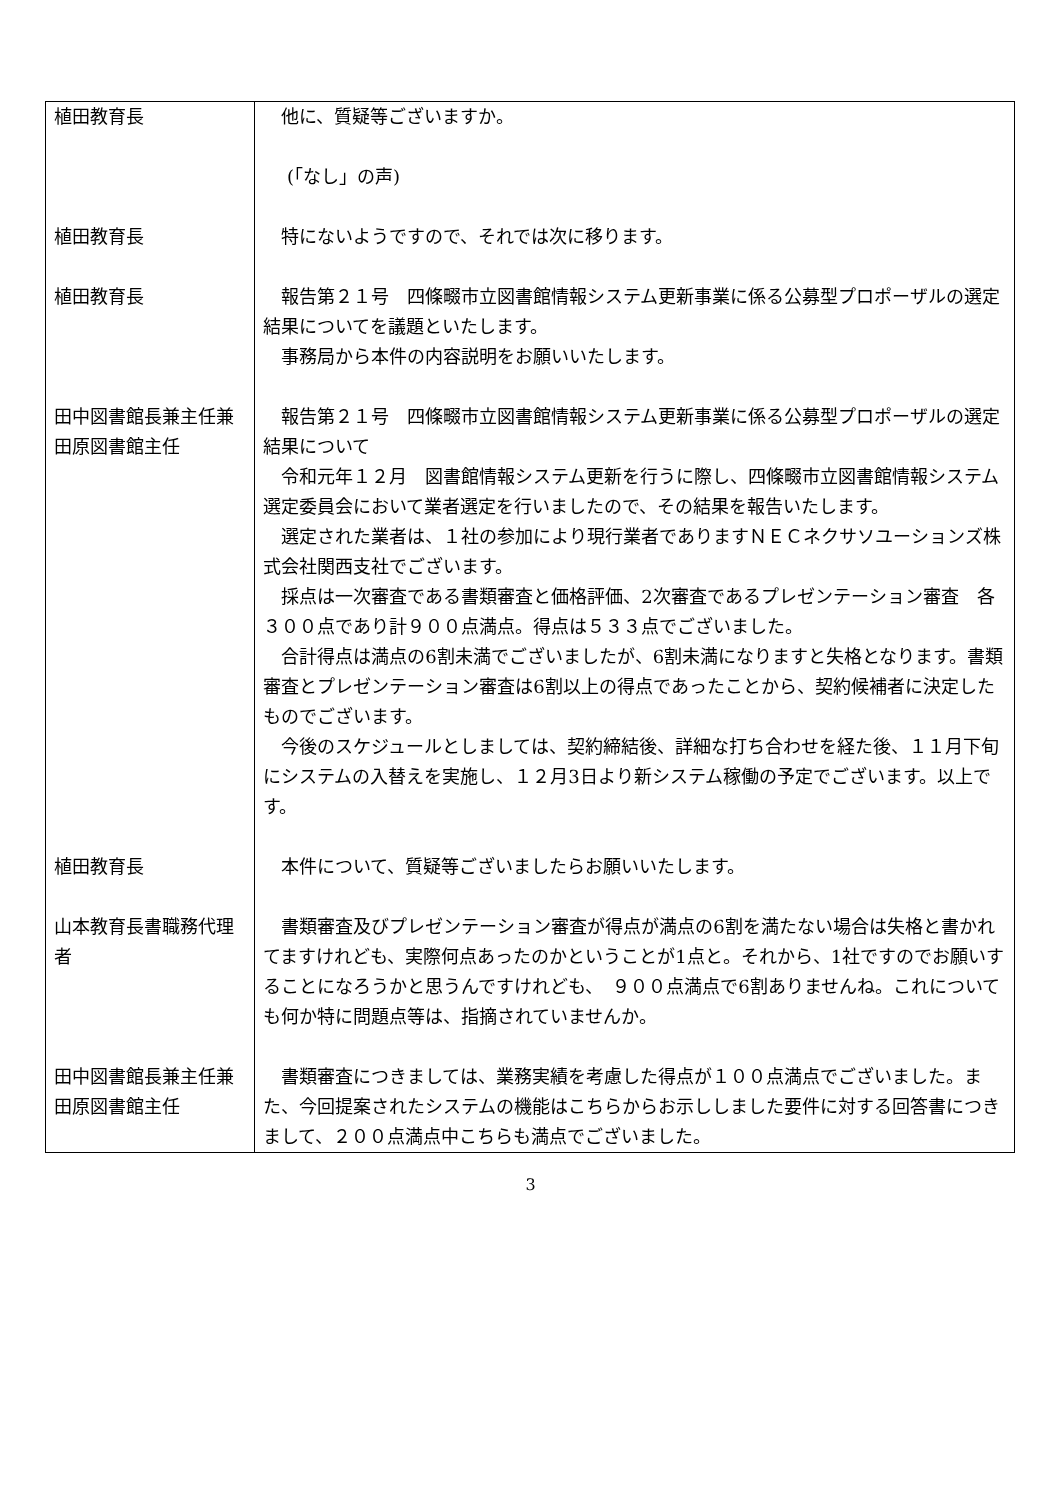| 植田教育長 | 他に、質疑等ございますか。 |
| | (「なし」の声) |
| 植田教育長 | 特にないようですので、それでは次に移ります。 |
| 植田教育長 | 報告第２１号 四條畷市立図書館情報システム更新事業に係る公募型プロポーザルの選定結果についてを議題といたします。 事務局から本件の内容説明をお願いいたします。 |
| 田中図書館長兼主任兼田原図書館主任 | 報告第２１号 四條畷市立図書館情報システム更新事業に係る公募型プロポーザルの選定結果について 令和元年１２月 図書館情報システム更新を行うに際し、四條畷市立図書館情報システム選定委員会において業者選定を行いましたので、その結果を報告いたします。 選定された業者は、１社の参加により現行業者でありますＮＥＣネクサソユーションズ株式会社関西支社でございます。 採点は一次審査である書類審査と価格評価、2次審査であるプレゼンテーション審査 各３００点であり計９００点満点。得点は５３３点でございました。 合計得点は満点の6割未満でございましたが、6割未満になりますと失格となります。書類審査とプレゼンテーション審査は6割以上の得点であったことから、契約候補者に決定したものでございます。 今後のスケジュールとしましては、契約締結後、詳細な打ち合わせを経た後、１１月下旬にシステムの入替えを実施し、１２月3日より新システム稼働の予定でございます。以上です。 |
| 植田教育長 | 本件について、質疑等ございましたらお願いいたします。 |
| 山本教育長書職務代理者 | 書類審査及びプレゼンテーション審査が得点が満点の6割を満たない場合は失格と書かれてますけれども、実際何点あったのかということが1点と。それから、1社ですのでお願いすることになろうかと思うんですけれども、 ９００点満点で6割ありませんね。これについても何か特に問題点等は、指摘されていませんか。 |
| 田中図書館長兼主任兼田原図書館主任 | 書類審査につきましては、業務実績を考慮した得点が１００点満点でございました。また、今回提案されたシステムの機能はこちらからお示ししました要件に対する回答書につきまして、２００点満点中こちらも満点でございました。 |
3